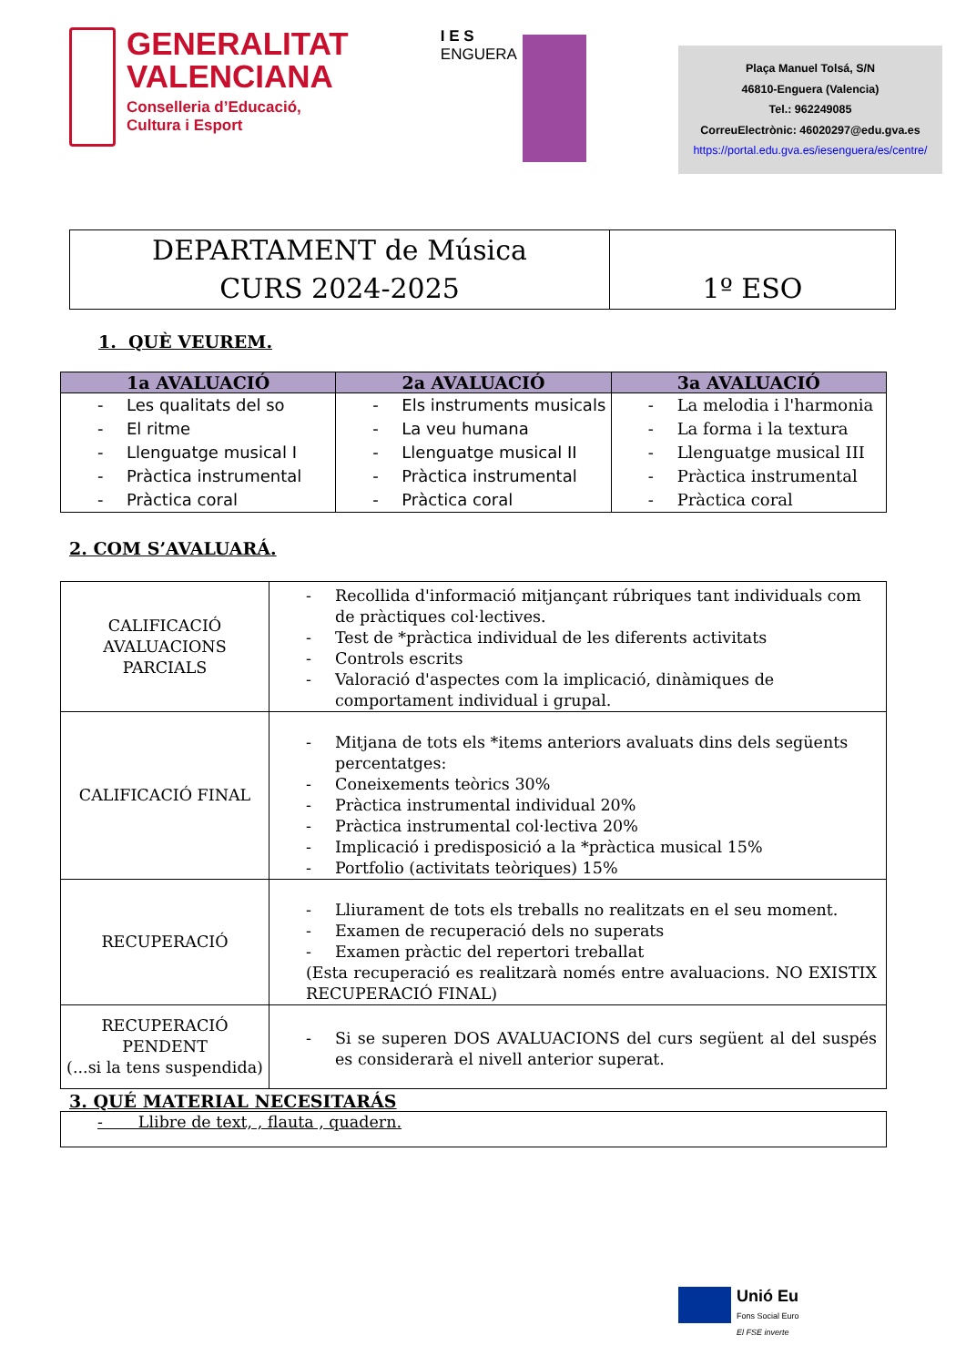GENERALITAT
VALENCIANA
Conselleria d’Educació,
Cultura i Esport
I E S
ENGUERA
Plaça Manuel Tolsá, S/N
46810-Enguera (Valencia)
Tel.: 962249085
CorreuElectrònic: 46020297@edu.gva.es
https://portal.edu.gva.es/iesenguera/es/centre/
| DEPARTAMENT de Música CURS 2024-2025 | 1º ESO |
1. QUÈ VEUREM.
| 1a AVALUACIÓ | 2a AVALUACIÓ | 3a AVALUACIÓ |
| --- | --- | --- |
| Les qualitats del so El ritme Llenguatge musical I Pràctica instrumental Pràctica coral | Els instruments musicals La veu humana Llenguatge musical II Pràctica instrumental Pràctica coral | La melodia i l'harmonia La forma i la textura Llenguatge musical III Pràctica instrumental Pràctica coral |
2. COM S’AVALUARÁ.
| CALIFICACIÓ AVALUACIONS PARCIALS | Recollida d'informació mitjançant rúbriques tant individuals com de pràctiques col·lectives. Test de *pràctica individual de les diferents activitats Controls escrits Valoració d'aspectes com la implicació, dinàmiques de comportament individual i grupal. |
| CALIFICACIÓ FINAL | Mitjana de tots els *items anteriors avaluats dins dels següents percentatges: Coneixements teòrics 30% Pràctica instrumental individual 20% Pràctica instrumental col·lectiva 20% Implicació i predisposició a la *pràctica musical 15% Portfolio (activitats teòriques) 15% |
| RECUPERACIÓ | Lliurament de tots els treballs no realitzats en el seu moment. Examen de recuperació dels no superats Examen pràctic del repertori treballat (Esta recuperació es realitzarà només entre avaluacions. NO EXISTIX RECUPERACIÓ FINAL) |
| RECUPERACIÓ PENDENT (...si la tens suspendida) | Si se superen DOS AVALUACIONS del curs següent al del suspés es considerarà el nivell anterior superat. |
3. QUÉ MATERIAL NECESITARÁS
| - Llibre de text, , flauta , quadern. |
Unió Eu
Fons Social Euro
El FSE inverte